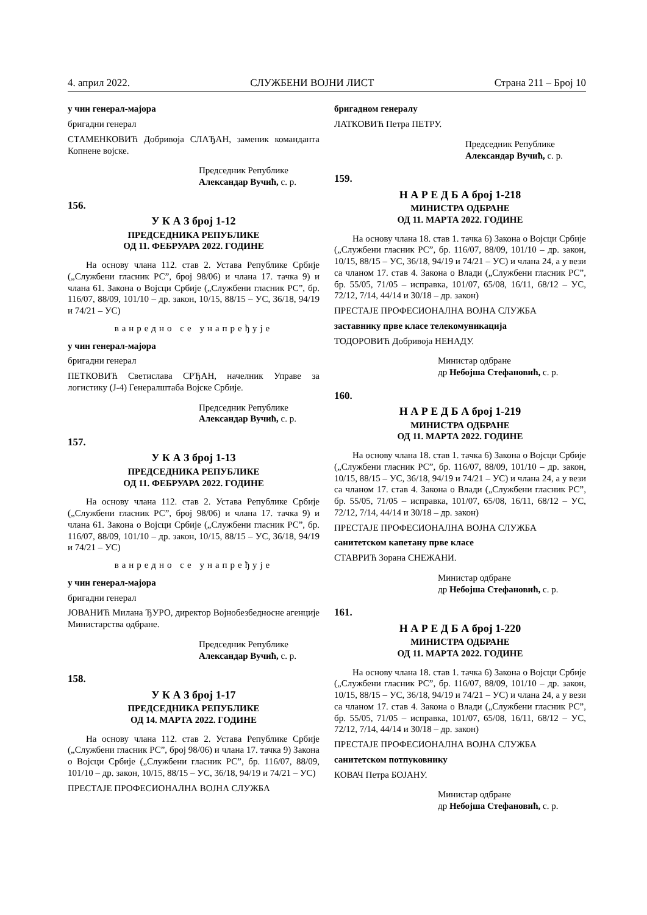4. април 2022. СЛУЖБЕНИ ВОЈНИ ЛИСТ Страна 211 – Број 10
у чин генерал-мајора
бригадни генерал
СТАМЕНКОВИЋ Добривоја СЛАЂАН, заменик команданта Копнене војске.
Председник Републике
Александар Вучић, с. р.
156.
У К А З број 1-12
ПРЕДСЕДНИКА РЕПУБЛИКЕ
ОД 11. ФЕБРУАРА 2022. ГОДИНЕ
На основу члана 112. став 2. Устава Републике Србије („Службени гласник РС”, број 98/06) и члана 17. тачка 9) и члана 61. Закона о Војсци Србије („Службени гласник РС”, бр. 116/07, 88/09, 101/10 – др. закон, 10/15, 88/15 – УС, 36/18, 94/19 и 74/21 – УС)
ванредно се унапређује
у чин генерал-мајора
бригадни генерал
ПЕТКОВИЋ Светислава СРЂАН, начелник Управе за логистику (Ј-4) Генералштаба Војске Србије.
Председник Републике
Александар Вучић, с. р.
157.
У К А З број 1-13
ПРЕДСЕДНИКА РЕПУБЛИКЕ
ОД 11. ФЕБРУАРА 2022. ГОДИНЕ
На основу члана 112. став 2. Устава Републике Србије („Службени гласник РС”, број 98/06) и члана 17. тачка 9) и члана 61. Закона о Војсци Србије („Службени гласник РС”, бр. 116/07, 88/09, 101/10 – др. закон, 10/15, 88/15 – УС, 36/18, 94/19 и 74/21 – УС)
ванредно се унапређује
у чин генерал-мајора
бригадни генерал
ЈОВАНИЋ Милана ЂУРО, директор Војнобезбедносне агенције Министарства одбране.
Председник Републике
Александар Вучић, с. р.
158.
У К А З број 1-17
ПРЕДСЕДНИКА РЕПУБЛИКЕ
ОД 14. МАРТА 2022. ГОДИНЕ
На основу члана 112. став 2. Устава Републике Србије („Службени гласник РС”, број 98/06) и члана 17. тачка 9) Закона о Војсци Србије („Службени гласник РС”, бр. 116/07, 88/09, 101/10 – др. закон, 10/15, 88/15 – УС, 36/18, 94/19 и 74/21 – УС)
ПРЕСТАЈЕ ПРОФЕСИОНАЛНА ВОЈНА СЛУЖБА
бригадном генералу
ЛАТКОВИЋ Петра ПЕТРУ.
Председник Републике
Александар Вучић, с. р.
159.
Н А Р Е Д Б А број 1-218
МИНИСТРА ОДБРАНЕ
ОД 11. МАРТА 2022. ГОДИНЕ
На основу члана 18. став 1. тачка 6) Закона о Војсци Србије („Службени гласник РС”, бр. 116/07, 88/09, 101/10 – др. закон, 10/15, 88/15 – УС, 36/18, 94/19 и 74/21 – УС) и члана 24, а у вези са чланом 17. став 4. Закона о Влади („Службени гласник РС”, бр. 55/05, 71/05 – исправка, 101/07, 65/08, 16/11, 68/12 – УС, 72/12, 7/14, 44/14 и 30/18 – др. закон)
ПРЕСТАЈЕ ПРОФЕСИОНАЛНА ВОЈНА СЛУЖБА
заставнику прве класе телекомуникација
ТОДОРОВИЋ Добривоја НЕНАДУ.
Министар одбране
др Небојша Стефановић, с. р.
160.
Н А Р Е Д Б А број 1-219
МИНИСТРА ОДБРАНЕ
ОД 11. МАРТА 2022. ГОДИНЕ
На основу члана 18. став 1. тачка 6) Закона о Војсци Србије („Службени гласник РС”, бр. 116/07, 88/09, 101/10 – др. закон, 10/15, 88/15 – УС, 36/18, 94/19 и 74/21 – УС) и члана 24, а у вези са чланом 17. став 4. Закона о Влади („Службени гласник РС”, бр. 55/05, 71/05 – исправка, 101/07, 65/08, 16/11, 68/12 – УС, 72/12, 7/14, 44/14 и 30/18 – др. закон)
ПРЕСТАЈЕ ПРОФЕСИОНАЛНА ВОЈНА СЛУЖБА
санитетском капетану прве класе
СТАВРИЋ Зорана СНЕЖАНИ.
Министар одбране
др Небојша Стефановић, с. р.
161.
Н А Р Е Д Б А број 1-220
МИНИСТРА ОДБРАНЕ
ОД 11. МАРТА 2022. ГОДИНЕ
На основу члана 18. став 1. тачка 6) Закона о Војсци Србије („Службени гласник РС”, бр. 116/07, 88/09, 101/10 – др. закон, 10/15, 88/15 – УС, 36/18, 94/19 и 74/21 – УС) и члана 24, а у вези са чланом 17. став 4. Закона о Влади („Службени гласник РС”, бр. 55/05, 71/05 – исправка, 101/07, 65/08, 16/11, 68/12 – УС, 72/12, 7/14, 44/14 и 30/18 – др. закон)
ПРЕСТАЈЕ ПРОФЕСИОНАЛНА ВОЈНА СЛУЖБА
санитетском потпуковнику
КОВАЧ Петра БОЈАНУ.
Министар одбране
др Небојша Стефановић, с. р.